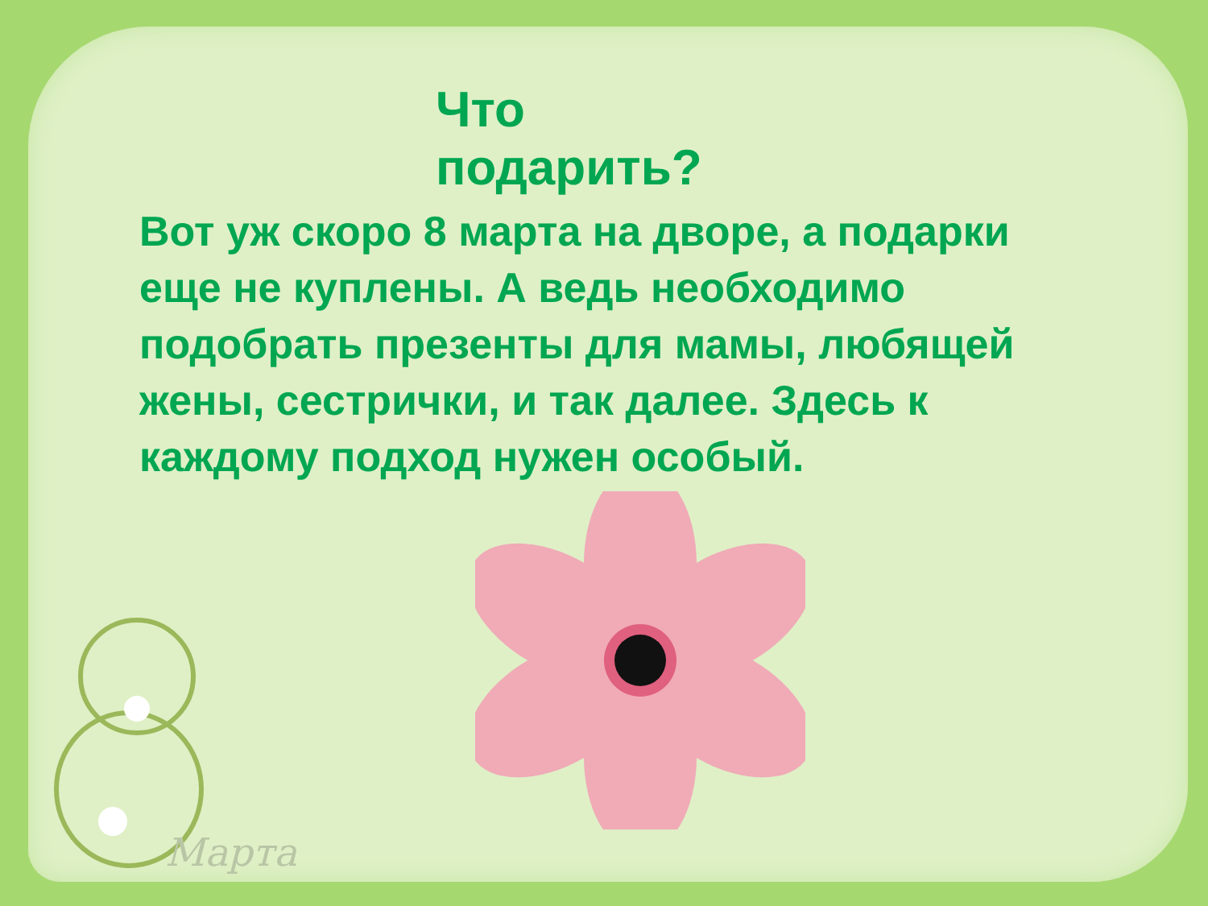Марта
Что подарить?
Вот уж скоро 8 марта на дворе, а подарки еще не куплены. А ведь необходимо подобрать презенты для мамы, любящей жены, сестрички, и так далее. Здесь к каждому подход нужен особый.